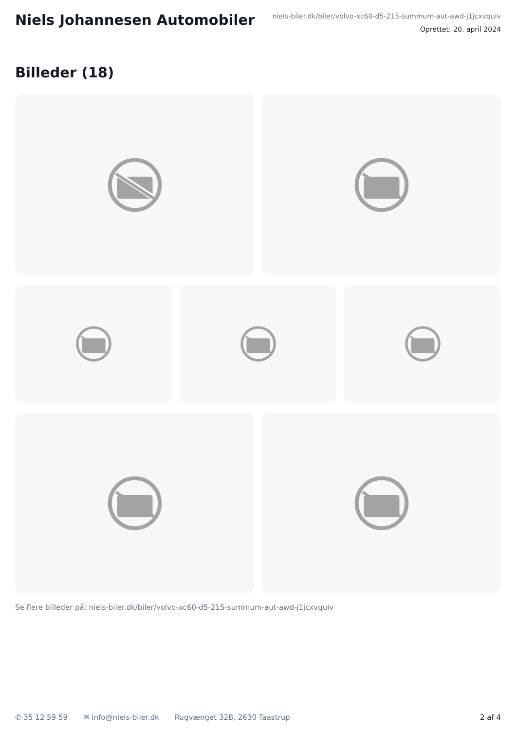Niels Johannesen Automobiler
niels-biler.dk/biler/volvo-xc60-d5-215-summum-aut-awd-j1jcxvquiv
Oprettet: 20. april 2024
Billeder (18)
Se flere billeder på: niels-biler.dk/biler/volvo-xc60-d5-215-summum-aut-awd-j1jcxvquiv
✆ 35 12 59 59 ✉ info@niels-biler.dk Rugvænget 32B, 2630 Taastrup 2 af 4